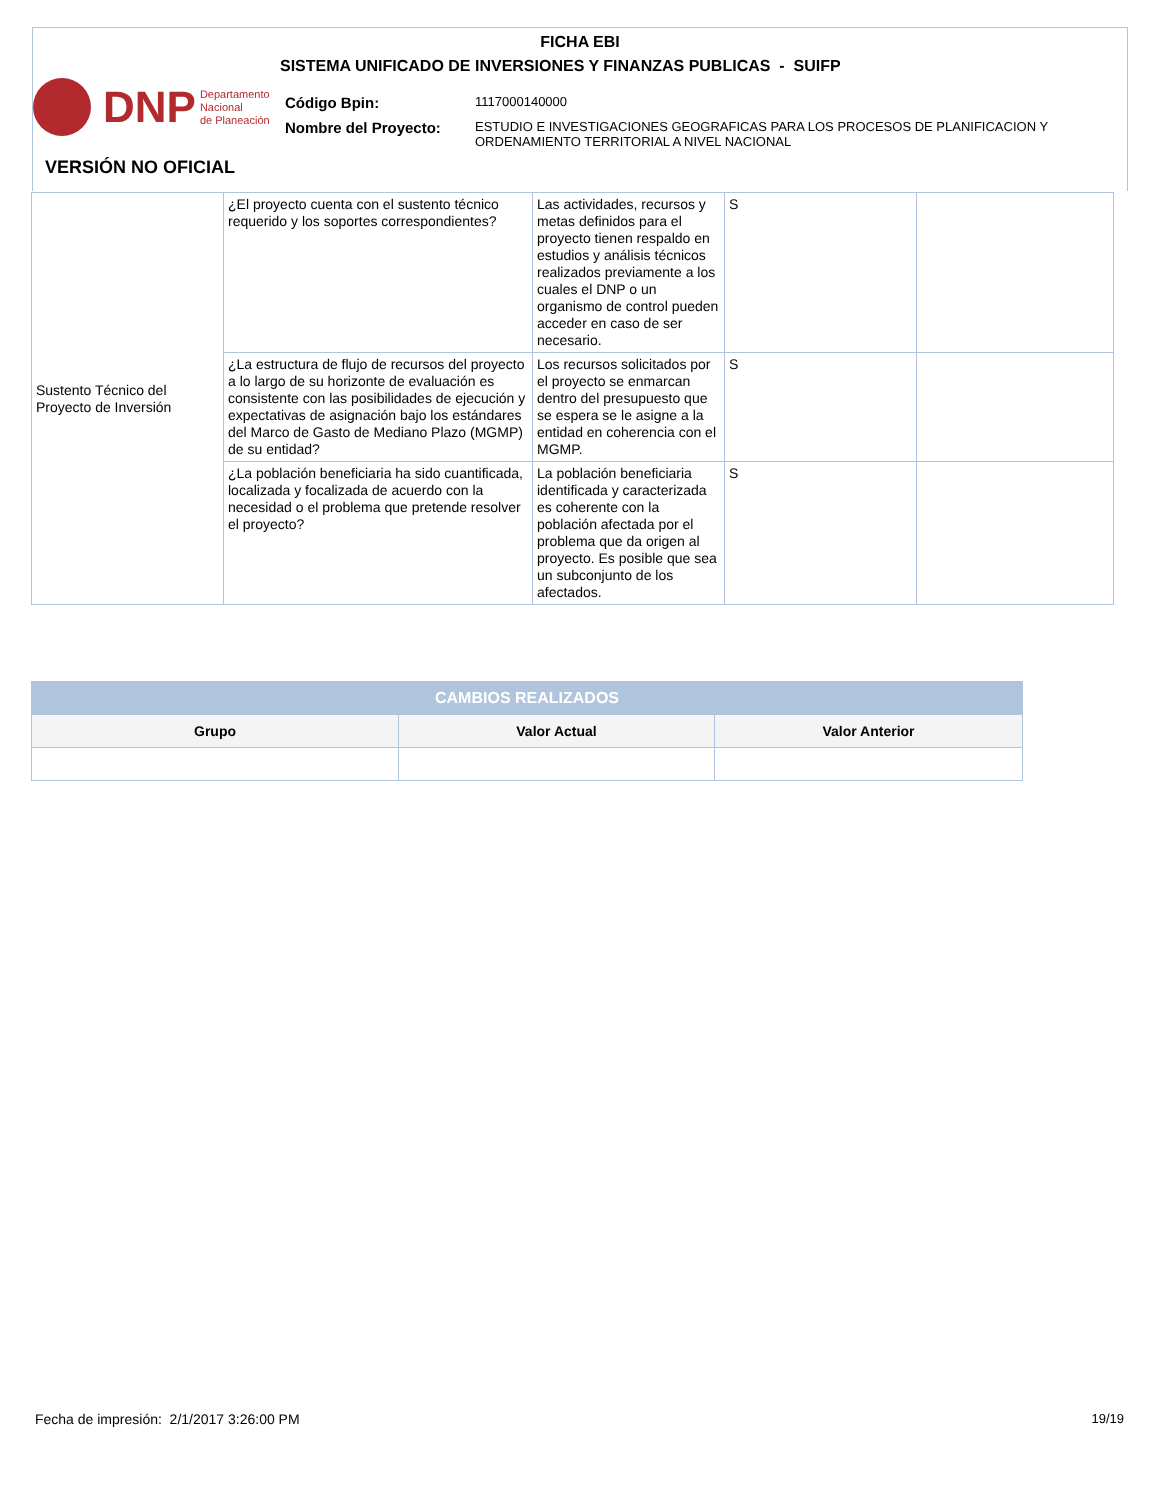FICHA EBI
SISTEMA UNIFICADO DE INVERSIONES Y FINANZAS PUBLICAS - SUIFP
DNP Departamento
Nacional
de Planeación
| Código Bpin: | 1117000140000 |
| Nombre del Proyecto: | ESTUDIO E INVESTIGACIONES GEOGRAFICAS PARA LOS PROCESOS DE PLANIFICACION Y ORDENAMIENTO TERRITORIAL A NIVEL NACIONAL |
VERSIÓN NO OFICIAL
| Sustento Técnico del Proyecto de Inversión | ¿El proyecto cuenta con el sustento técnico requerido y los soportes correspondientes? | Las actividades, recursos y metas definidos para el proyecto tienen respaldo en estudios y análisis técnicos realizados previamente a los cuales el DNP o un organismo de control pueden acceder en caso de ser necesario. | S | |
| | ¿La estructura de flujo de recursos del proyecto a lo largo de su horizonte de evaluación es consistente con las posibilidades de ejecución y expectativas de asignación bajo los estándares del Marco de Gasto de Mediano Plazo (MGMP) de su entidad? | Los recursos solicitados por el proyecto se enmarcan dentro del presupuesto que se espera se le asigne a la entidad en coherencia con el MGMP. | S | |
| | ¿La población beneficiaria ha sido cuantificada, localizada y focalizada de acuerdo con la necesidad o el problema que pretende resolver el proyecto? | La población beneficiaria identificada y caracterizada es coherente con la población afectada por el problema que da origen al proyecto. Es posible que sea un subconjunto de los afectados. | S | |
| CAMBIOS REALIZADOS | | |
| --- | --- | --- |
| Grupo | Valor Actual | Valor Anterior |
Fecha de impresión: 2/1/2017 3:26:00 PM
19/19